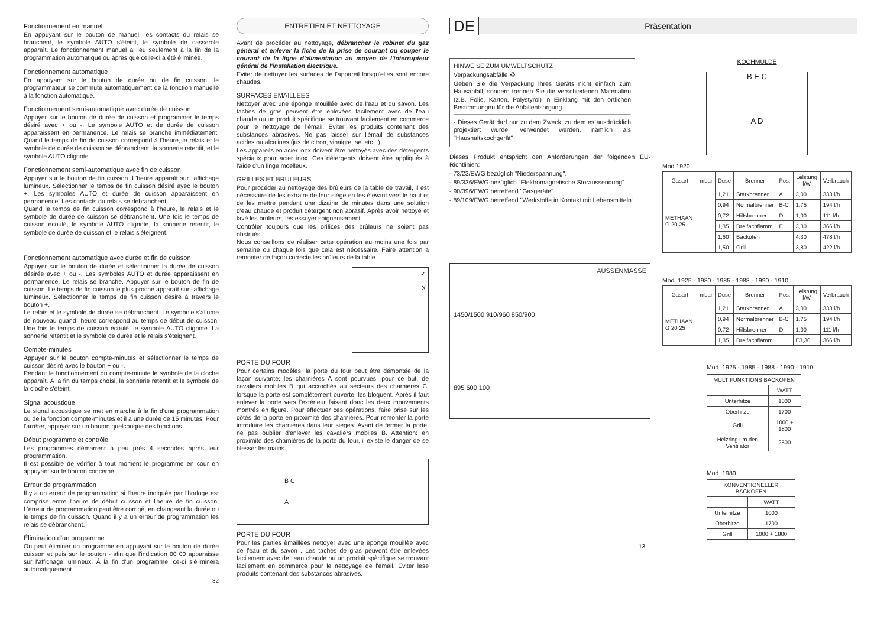Fonctionnement en manuel
En appuyant sur le bouton de manuel, les contacts du relais se branchent, le symbole AUTO s'éteint, le symbole de casserole apparaît. Le fonctionnement manuel a lieu seulement à la fin de la programmation automatique ou après que celle-ci a été éliminée.
Fonctionnement automatique
En appuyant sur le bouton de durée ou de fin cuisson, le programmateur se commute automatiquement de la fonction manuelle à la fonction automatique.
Fonctionnement semi-automatique avec durée de cuisson
Appuyer sur le bouton de durée de cuisson et programmer le temps désiré avec + ou -. Le symbole AUTO et de durée de cuisson apparaissent en permanence. Le relais se branche immédiatement. Quand le temps de fin de cuisson correspond à l'heure, le relais et le symbole de durée de cuisson se débranchent, la sonnerie retentit, et le symbole AUTO clignote.
Fonctionnement semi-automatique avec fin de cuisson
Appuyer sur le bouton de fin cuisson. L'heure apparaît sur l'affichage lumineux. Sélectionner le temps de fin cuisson désiré avec le bouton +. Les symboles AUTO et durée de cuisson apparaissent en permanence. Les contacts du relais se débranchent.
Quand le temps de fin cuisson correspond à l'heure, le relais et le symbole de durée de cuisson se débranchent. Une fois le temps de cuisson écoulé, le symbole AUTO clignote, la sonnerie retentit, le symbole de durée de cuisson et le relais s'éteignent.
Fonctionnement automatique avec durée et fin de cuisson
Appuyer sur le bouton de durée et sélectionner la durée de cuisson désirée avec + ou -. Les symboles AUTO et durée apparaissent en permanence. Le relais se branche. Appuyer sur le bouton de fin de cuisson. Le temps de fin cuisson le plus proche apparaît sur l'affichage lumineux. Sélectionner le temps de fin cuisson désiré à travers le bouton +.
Le relais et le symbole de durée se débranchent. Le symbole s'allume de nouveau quand l'heure correspond au temps de début de cuisson. Une fois le temps de cuisson écoulé, le symbole AUTO clignote. La sonnerie retentit et le symbole de durée et le relais s'éteignent.
Compte-minutes
Appuyer sur le bouton compte-minutes et sélectionner le temps de cuisson désiré avec le bouton + ou -.
Pendant le fonctionnement du compte-minute le symbole de la cloche apparaît. À la fin du temps choisi, la sonnerie retentit et le symbole de la cloche s'éteint.
Signal acoustique
Le signal acoustique se met en marche à la fin d'une programmation ou de la fonction compte-minutes et il a une durée de 15 minutes. Pour l'arrêter, appuyer sur un bouton quelconque des fonctions.
Début programme et contrôle
Les programmes démarrent à peu près 4 secondes après leur programmation.
Il est possible de vérifier à tout moment le programme en cour en appuyant sur le bouton concerné.
Erreur de programmation
Il y a un erreur de programmation si l'heure indiquée par l'horloge est comprise entre l'heure de début cuisson et l'heure de fin cuisson. L'erreur de programmation peut être corrigé, en changeant la durée ou le temps de fin cuisson. Quand il y a un erreur de programmation les relais se débranchent.
Élimination d'un programme
On peut éliminer un programme en appuyant sur le bouton de durée cuisson et puis sur le bouton - afin que l'indication 00 00 apparaisse sur l'affichage lumineux. À la fin d'un programme, ce-ci s'éliminera automatiquement.
32
ENTRETIEN ET NETTOYAGE
Avant de procéder au nettoyage, débrancher le robinet du gaz général et enlever la fiche de la prise de courant ou couper le courant de la ligne d'alimentation au moyen de l'interrupteur général de l'installation électrique.
Eviter de nettoyer les surfaces de l'appareil lorsqu'elles sont encore chaudes.
SURFACES EMAILLEES
Nettoyer avec une éponge mouillée avec de l'eau et du savon. Les taches de gras peuvent être enlevées facilement avec de l'eau chaude ou un produit spécifique se trouvant facilement en commerce pour le nettoyage de l'émail. Eviter les produits contenant des substances abrasives. Ne pas laisser sur l'émail de substances acides ou alcalines (jus de citron, vinaigre, sel etc...)
Les appareils en acier inox doivent être nettoyés avec des détergents spéciaux pour acier inox. Ces détergents doivent être appliqués à l'aide d'un linge moelleux.
GRILLES ET BRULEURS
Pour procéder au nettoyage des brûleurs de la table de travail, il est nécessaire de les extraire de leur siège en les élevant vers le haut et de les mettre pendant une dizaine de minutes dans une solution d'eau chaude et produit détergent non abrasif. Après avoir nettoyé et lavé les brûleurs, les essuyer soigneusement.
Contrôler toujours que les orifices des brûleurs ne soient pas obstrués.
Nous conseillons de réaliser cette opération au moins une fois par semaine ou chaque fois que cela est nécessaire. Faire attention a remonter de façon correcte les brûleurs de la table.
✓
X
PORTE DU FOUR
Pour certains modèles, la porte du four peut être démontée de la façon suivante: les charnières A sont pourvues, pour ce but, de cavaliers mobiles B qui accrochés au secteurs des charnières C, lorsque la porte est complètement ouverte, les bloquent. Après il faut enlever la porte vers l'extérieur faisant donc les deux mouvements montrés en figure. Pour effectuer ces opérations, faire prise sur les côtés de la porte en proximité des charnières. Pour remonter la porte introduire les charnières dans leur sièges. Avant de fermer la porte, ne pas oublier d'enlever les cavaliers mobiles B. Attention: en proximité des charnières de la porte du four, il existe le danger de se blesser les mains.
B C
A
PORTE DU FOUR
Pour les parties èmaillèes nettoyer avec une èponge mouillèe avec de l'eau et du savon . Les taches de gras peuvent être enlevèes facilement avec de l'eau chaude ou un produit spècifique se trouvant facilement en commerce pour le nettoyage de l'email. Eviter lese produits contenant des substances abrasives.
DE Präsentation
HINWEISE ZUM UMWELTSCHUTZ
Verpackungsabfälle ♻
Geben Sie die Verpackung Ihres Geräts nicht einfach zum Hausabfall, sondern trennen Sie die verschiedenen Materialien (z.B. Folie, Karton, Polystyrol) in Einklang mit den örtlichen Bestimmungen für die Abfallentsorgung.
- Dieses Gerät darf nur zu dem Zweck, zu dem es ausdrücklich projektiert wurde, verwendet werden, nämlich als "Haushaltskochgerät"
Dieses Produkt entspricht den Anforderungen der folgenden EU-Richtlinien:
- 73/23/EWG bezüglich "Niederspannung".
- 89/336/EWG bezüglich "Elektromagnetische Störaussendung".
- 90/396/EWG betreffend "Gasgeräte"
- 89/109/EWG betreffend "Werkstoffe in Kontakt mit Lebensmitteln".
AUSSENMASSE
1450/1500 910/960 850/900
895 600 100
KOCHMULDE
B E C
A D
Mod.1920
| Gasart | mbar | Düse | Brenner | Pos. | Leistung kW | Verbrauch |
| --- | --- | --- | --- | --- | --- | --- |
| METHAAN G 20 25 | | 1,21 | Starkbrenner | A | 3,00 | 333 l/h |
| | | 0,94 | Normalbrenner | B-C | 1,75 | 194 l/h |
| | | 0,72 | Hilfsbrenner | D | 1,00 | 111 l/h |
| | | 1,35 | Dreifachflamm | E | 3,30 | 366 l/h |
| | | 1,60 | Backofen | | 4,30 | 478 l/h |
| | | 1,50 | Grill | | 3,80 | 422 l/h |
Mod. 1925 - 1980 - 1985 - 1988 - 1990 - 1910.
| Gasart | mbar | Düse | Brenner | Pos. | Leistung kW | Verbrauch |
| --- | --- | --- | --- | --- | --- | --- |
| METHAAN G 20 25 | | 1,21 | Starkbrenner | A | 3,00 | 333 l/h |
| | | 0,94 | Normalbrenner | B-C | 1,75 | 194 l/h |
| | | 0,72 | Hilfsbrenner | D | 1,00 | 111 l/h |
| | | 1,35 | Dreifachflamm | | E3,30 | 366 l/h |
Mod. 1925 - 1985 - 1988 - 1990 - 1910.
| MULTIFUNKTIONS BACKOFEN | |
| --- | --- |
| | WATT |
| Unterhitze | 1000 |
| Oberhitze | 1700 |
| Grill | 1000 + 1800 |
| Heizring um den Ventilator | 2500 |
Mod. 1980.
| KONVENTIONELLER BACKOFEN | |
| --- | --- |
| | WATT |
| Unterhitze | 1000 |
| Oberhitze | 1700 |
| Grill | 1000 + 1800 |
13